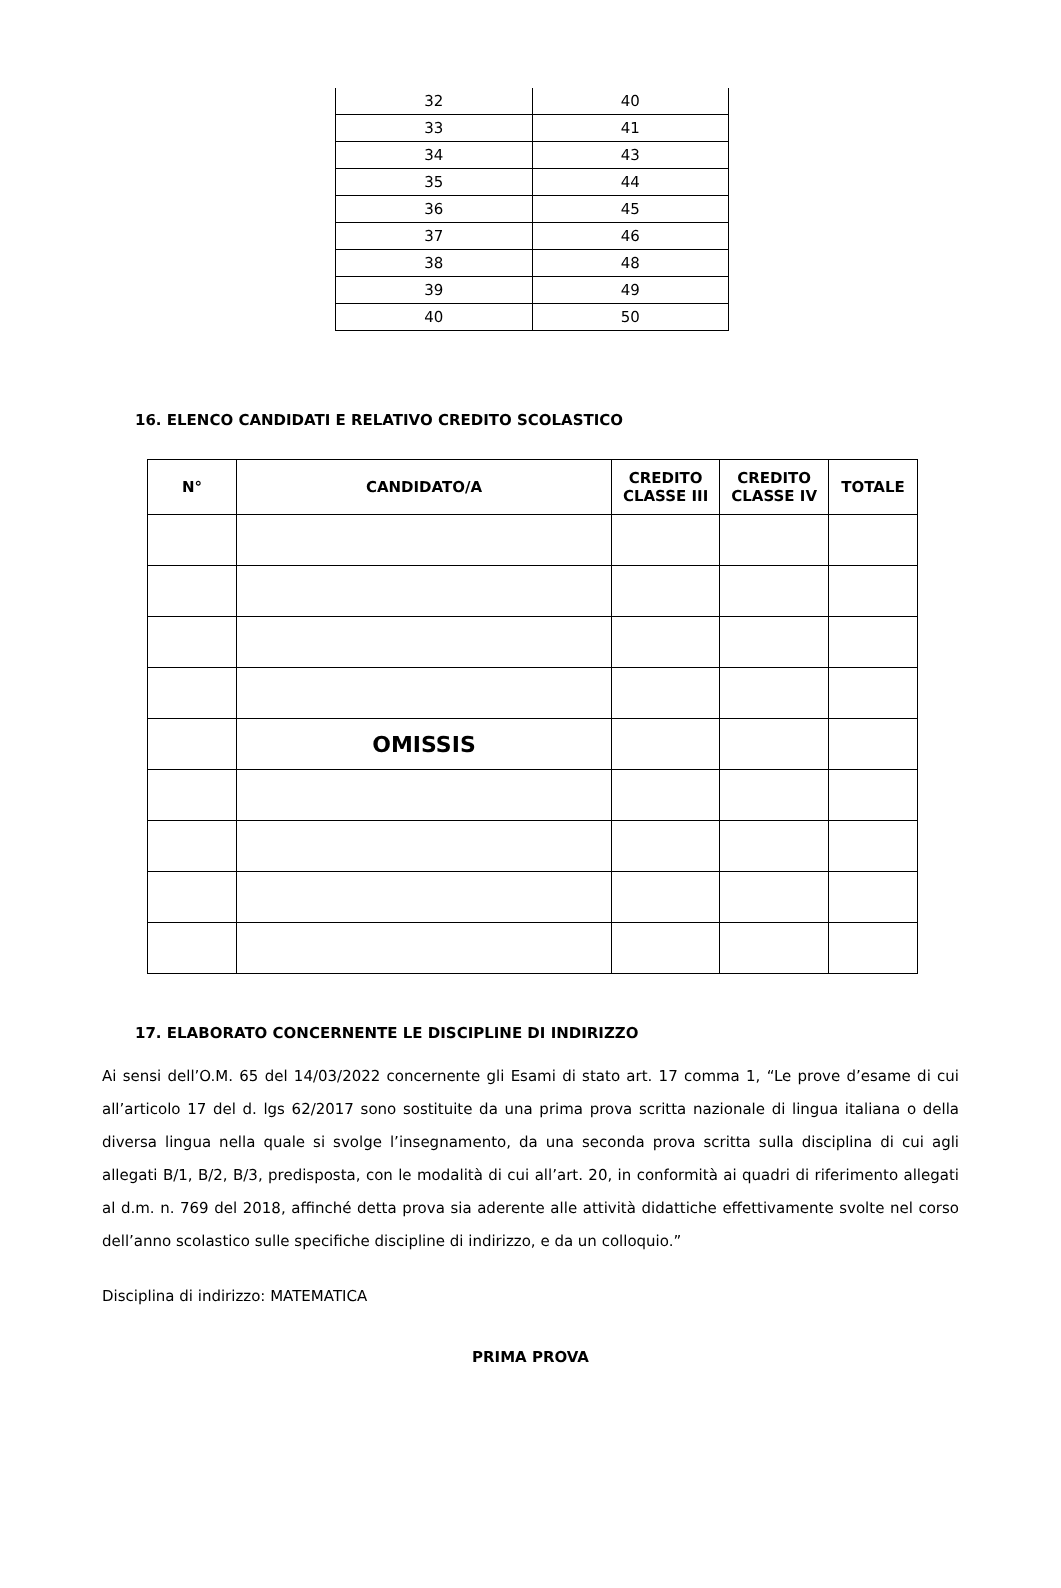| 32 | 40 |
| 33 | 41 |
| 34 | 43 |
| 35 | 44 |
| 36 | 45 |
| 37 | 46 |
| 38 | 48 |
| 39 | 49 |
| 40 | 50 |
16. ELENCO CANDIDATI E RELATIVO CREDITO SCOLASTICO
| N° | CANDIDATO/A | CREDITO CLASSE III | CREDITO CLASSE IV | TOTALE |
| --- | --- | --- | --- | --- |
| | OMISSIS | | | |
17. ELABORATO CONCERNENTE LE DISCIPLINE DI INDIRIZZO
Ai sensi dell’O.M. 65 del 14/03/2022 concernente gli Esami di stato art. 17 comma 1, “Le prove d’esame di cui all’articolo 17 del d. lgs 62/2017 sono sostituite da una prima prova scritta nazionale di lingua italiana o della diversa lingua nella quale si svolge l’insegnamento, da una seconda prova scritta sulla disciplina di cui agli allegati B/1, B/2, B/3, predisposta, con le modalità di cui all’art. 20, in conformità ai quadri di riferimento allegati al d.m. n. 769 del 2018, affinché detta prova sia aderente alle attività didattiche effettivamente svolte nel corso dell’anno scolastico sulle specifiche discipline di indirizzo, e da un colloquio.”
Disciplina di indirizzo: MATEMATICA
PRIMA PROVA